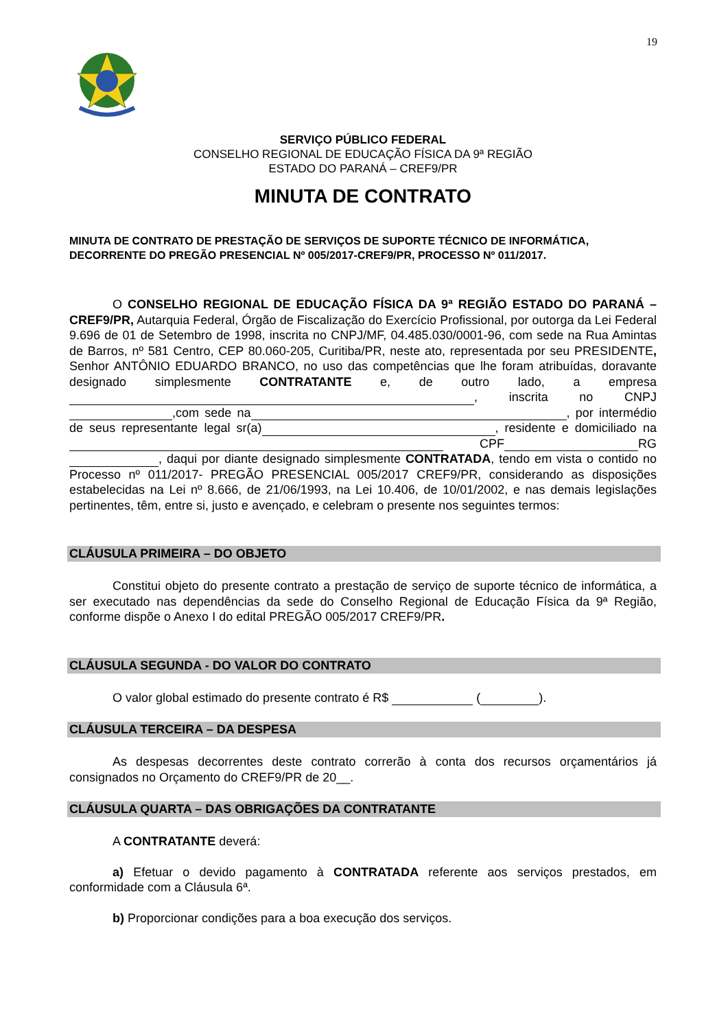19
SERVIÇO PÚBLICO FEDERAL
CONSELHO REGIONAL DE EDUCAÇÃO FÍSICA DA 9ª REGIÃO
ESTADO DO PARANÁ – CREF9/PR
MINUTA DE CONTRATO
MINUTA DE CONTRATO DE PRESTAÇÃO DE SERVIÇOS DE SUPORTE TÉCNICO DE INFORMÁTICA, DECORRENTE DO PREGÃO PRESENCIAL Nº 005/2017-CREF9/PR, PROCESSO Nº 011/2017.
O CONSELHO REGIONAL DE EDUCAÇÃO FÍSICA DA 9ª REGIÃO ESTADO DO PARANÁ – CREF9/PR, Autarquia Federal, Órgão de Fiscalização do Exercício Profissional, por outorga da Lei Federal 9.696 de 01 de Setembro de 1998, inscrita no CNPJ/MF, 04.485.030/0001-96, com sede na Rua Amintas de Barros, nº 581 Centro, CEP 80.060-205, Curitiba/PR, neste ato, representada por seu PRESIDENTE, Senhor ANTÔNIO EDUARDO BRANCO, no uso das competências que lhe foram atribuídas, doravante designado simplesmente CONTRATANTE e, de outro lado, a empresa , inscrita no CNPJ ,com sede na , por intermédio de seus representante legal sr(a) , residente e domiciliado na CPF RG , daqui por diante designado simplesmente CONTRATADA, tendo em vista o contido no Processo nº 011/2017- PREGÃO PRESENCIAL 005/2017 CREF9/PR, considerando as disposições estabelecidas na Lei nº 8.666, de 21/06/1993, na Lei 10.406, de 10/01/2002, e nas demais legislações pertinentes, têm, entre si, justo e avençado, e celebram o presente nos seguintes termos:
CLÁUSULA PRIMEIRA – DO OBJETO
Constitui objeto do presente contrato a prestação de serviço de suporte técnico de informática, a ser executado nas dependências da sede do Conselho Regional de Educação Física da 9ª Região, conforme dispõe o Anexo I do edital PREGÃO 005/2017 CREF9/PR.
CLÁUSULA SEGUNDA - DO VALOR DO CONTRATO
O valor global estimado do presente contrato é R$ ( ).
CLÁUSULA TERCEIRA – DA DESPESA
As despesas decorrentes deste contrato correrão à conta dos recursos orçamentários já consignados no Orçamento do CREF9/PR de 20__.
CLÁUSULA QUARTA – DAS OBRIGAÇÕES DA CONTRATANTE
A CONTRATANTE deverá:
a) Efetuar o devido pagamento à CONTRATADA referente aos serviços prestados, em conformidade com a Cláusula 6ª.
b) Proporcionar condições para a boa execução dos serviços.